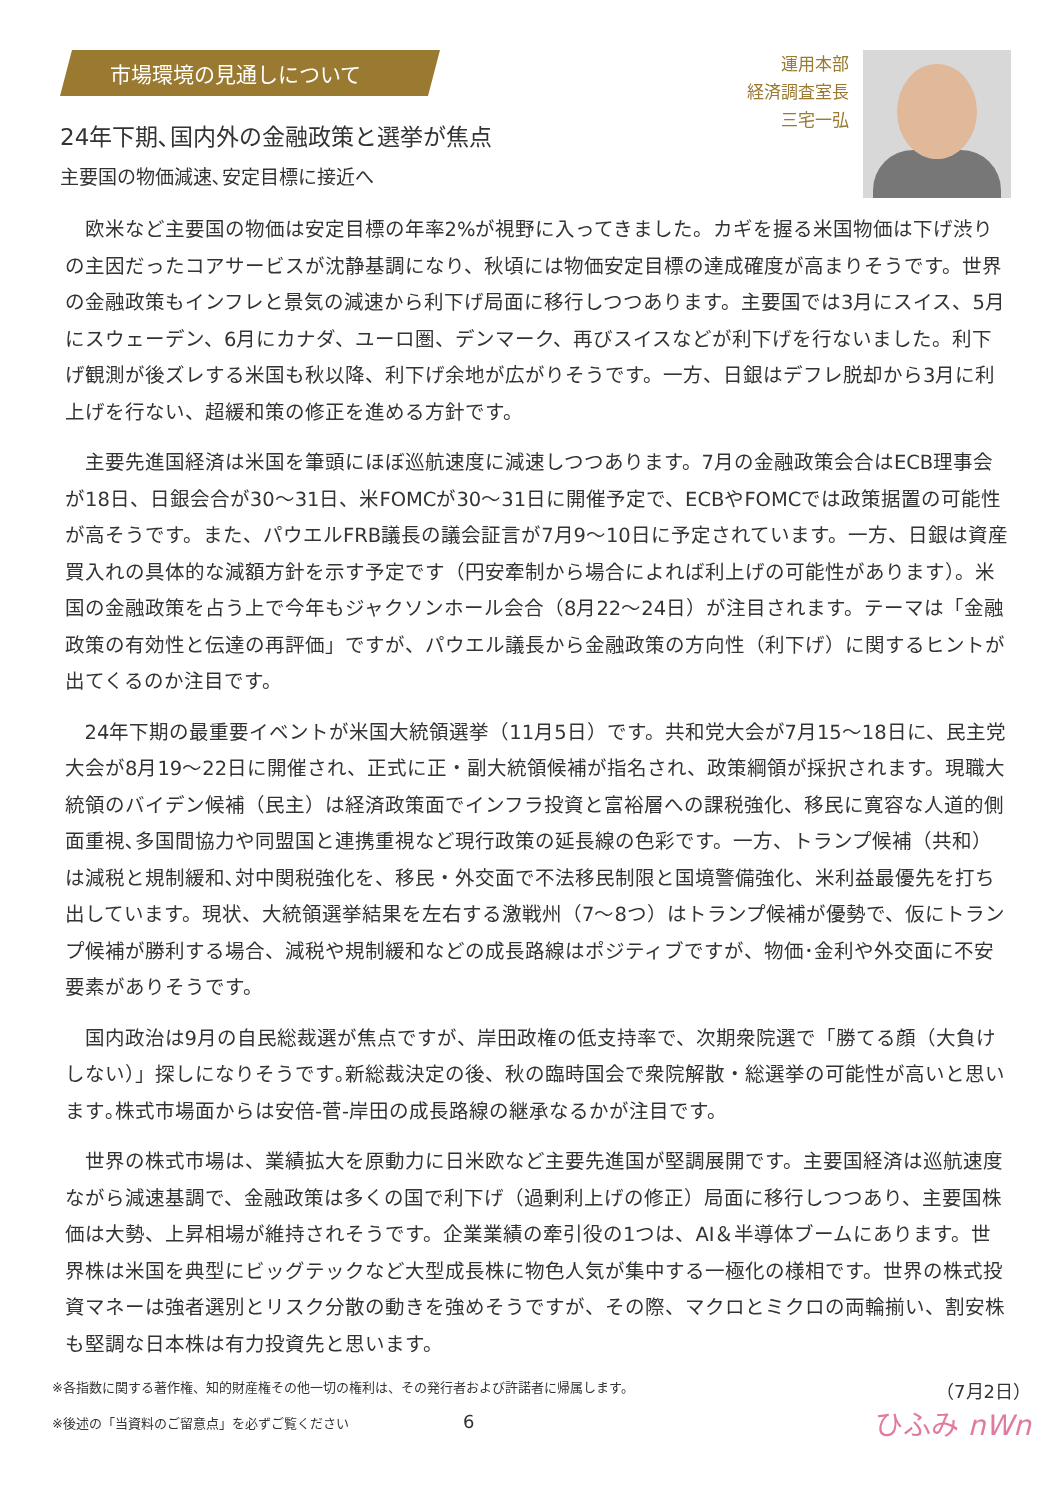市場環境の見通しについて
24年下期､国内外の金融政策と選挙が焦点
主要国の物価減速､安定目標に接近へ
運用本部
経済調査室長
三宅一弘
欧米など主要国の物価は安定目標の年率2%が視野に入ってきました。カギを握る米国物価は下げ渋りの主因だったコアサービスが沈静基調になり、秋頃には物価安定目標の達成確度が高まりそうです。世界の金融政策もインフレと景気の減速から利下げ局面に移行しつつあります。主要国では3月にスイス、5月にスウェーデン、6月にカナダ、ユーロ圏、デンマーク、再びスイスなどが利下げを行ないました。利下げ観測が後ズレする米国も秋以降、利下げ余地が広がりそうです。一方、日銀はデフレ脱却から3月に利上げを行ない、超緩和策の修正を進める方針です。
主要先進国経済は米国を筆頭にほぼ巡航速度に減速しつつあります。7月の金融政策会合はECB理事会が18日、日銀会合が30～31日、米FOMCが30～31日に開催予定で、ECBやFOMCでは政策据置の可能性が高そうです。また、パウエルFRB議長の議会証言が7月9～10日に予定されています。一方、日銀は資産買入れの具体的な減額方針を示す予定です（円安牽制から場合によれば利上げの可能性があります）。米国の金融政策を占う上で今年もジャクソンホール会合（8月22～24日）が注目されます。テーマは「金融政策の有効性と伝達の再評価」ですが、パウエル議長から金融政策の方向性（利下げ）に関するヒントが出てくるのか注目です。
24年下期の最重要イベントが米国大統領選挙（11月5日）です。共和党大会が7月15～18日に、民主党大会が8月19～22日に開催され、正式に正・副大統領候補が指名され、政策綱領が採択されます。現職大統領のバイデン候補（民主）は経済政策面でインフラ投資と富裕層への課税強化、移民に寛容な人道的側面重視､多国間協力や同盟国と連携重視など現行政策の延長線の色彩です。一方、トランプ候補（共和）は減税と規制緩和､対中関税強化を、移民・外交面で不法移民制限と国境警備強化、米利益最優先を打ち出しています。現状、大統領選挙結果を左右する激戦州（7～8つ）はトランプ候補が優勢で、仮にトランプ候補が勝利する場合、減税や規制緩和などの成長路線はポジティブですが、物価･金利や外交面に不安要素がありそうです。
国内政治は9月の自民総裁選が焦点ですが、岸田政権の低支持率で、次期衆院選で「勝てる顔（大負けしない）」探しになりそうです｡新総裁決定の後、秋の臨時国会で衆院解散・総選挙の可能性が高いと思います｡株式市場面からは安倍-菅-岸田の成長路線の継承なるかが注目です。
世界の株式市場は、業績拡大を原動力に日米欧など主要先進国が堅調展開です。主要国経済は巡航速度ながら減速基調で、金融政策は多くの国で利下げ（過剰利上げの修正）局面に移行しつつあり、主要国株価は大勢、上昇相場が維持されそうです。企業業績の牽引役の1つは、AI＆半導体ブームにあります。世界株は米国を典型にビッグテックなど大型成長株に物色人気が集中する一極化の様相です。世界の株式投資マネーは強者選別とリスク分散の動きを強めそうですが、その際、マクロとミクロの両輪揃い、割安株も堅調な日本株は有力投資先と思います。
※各指数に関する著作権、知的財産権その他一切の権利は、その発行者および許諾者に帰属します。
※後述の「当資料のご留意点」を必ずご覧ください 6
（7月2日）
ひふみ nWn